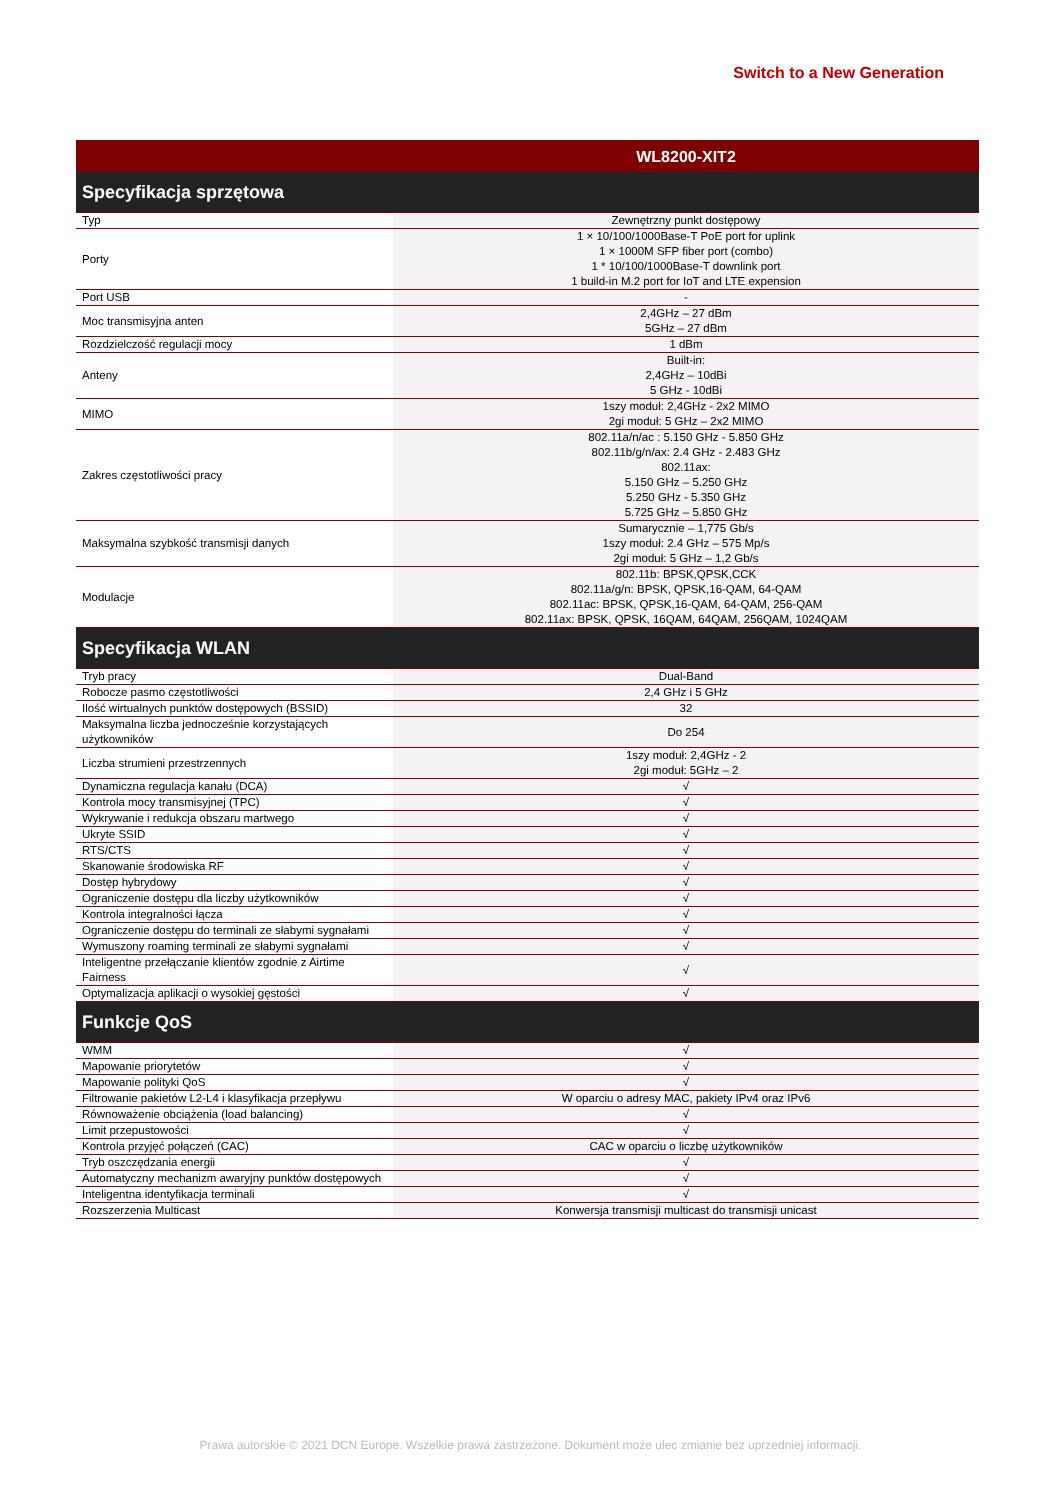Switch to a New Generation
| | WL8200-XIT2 |
| --- | --- |
| Specyfikacja sprzętowa | |
| Typ | Zewnętrzny punkt dostępowy |
| Porty | 1 × 10/100/1000Base-T PoE port for uplink 1 × 1000M SFP fiber port (combo) 1 * 10/100/1000Base-T downlink port 1 build-in M.2 port for IoT and LTE expension |
| Port USB | - |
| Moc transmisyjna anten | 2,4GHz – 27 dBm 5GHz – 27 dBm |
| Rozdzielczość regulacji mocy | 1 dBm |
| Anteny | Built-in: 2,4GHz – 10dBi 5 GHz - 10dBi |
| MIMO | 1szy moduł: 2,4GHz - 2x2 MIMO 2gi moduł: 5 GHz – 2x2 MIMO |
| Zakres częstotliwości pracy | 802.11a/n/ac : 5.150 GHz - 5.850 GHz 802.11b/g/n/ax: 2.4 GHz - 2.483 GHz 802.11ax: 5.150 GHz – 5.250 GHz 5.250 GHz - 5.350 GHz 5.725 GHz – 5.850 GHz |
| Maksymalna szybkość transmisji danych | Sumarycznie – 1,775 Gb/s 1szy moduł: 2.4 GHz – 575 Mp/s 2gi moduł: 5 GHz – 1,2 Gb/s |
| Modulacje | 802.11b: BPSK,QPSK,CCK 802.11a/g/n: BPSK, QPSK,16-QAM, 64-QAM 802.11ac: BPSK, QPSK,16-QAM, 64-QAM, 256-QAM 802.11ax: BPSK, QPSK, 16QAM, 64QAM, 256QAM, 1024QAM |
| Specyfikacja WLAN | |
| Tryb pracy | Dual-Band |
| Robocze pasmo częstotliwości | 2,4 GHz i 5 GHz |
| Ilość wirtualnych punktów dostępowych (BSSID) | 32 |
| Maksymalna liczba jednocześnie korzystających użytkowników | Do 254 |
| Liczba strumieni przestrzennych | 1szy moduł: 2,4GHz - 2 2gi moduł: 5GHz – 2 |
| Dynamiczna regulacja kanału (DCA) | √ |
| Kontrola mocy transmisyjnej (TPC) | √ |
| Wykrywanie i redukcja obszaru martwego | √ |
| Ukryte SSID | √ |
| RTS/CTS | √ |
| Skanowanie środowiska RF | √ |
| Dostęp hybrydowy | √ |
| Ograniczenie dostępu dla liczby użytkowników | √ |
| Kontrola integralności łącza | √ |
| Ograniczenie dostępu do terminali ze słabymi sygnałami | √ |
| Wymuszony roaming terminali ze słabymi sygnałami | √ |
| Inteligentne przełączanie klientów zgodnie z Airtime Fairness | √ |
| Optymalizacja aplikacji o wysokiej gęstości | √ |
| Funkcje QoS | |
| WMM | √ |
| Mapowanie priorytetów | √ |
| Mapowanie polityki QoS | √ |
| Filtrowanie pakietów L2-L4 i klasyfikacja przepływu | W oparciu o adresy MAC, pakiety IPv4 oraz IPv6 |
| Równoważenie obciążenia (load balancing) | √ |
| Limit przepustowości | √ |
| Kontrola przyjęć połączeń (CAC) | CAC w oparciu o liczbę użytkowników |
| Tryb oszczędzania energii | √ |
| Automatyczny mechanizm awaryjny punktów dostępowych | √ |
| Inteligentna identyfikacja terminali | √ |
| Rozszerzenia Multicast | Konwersja transmisji multicast do transmisji unicast |
Prawa autorskie © 2021 DCN Europe. Wszelkie prawa zastrzeżone. Dokument może ulec zmianie bez uprzedniej informacji.